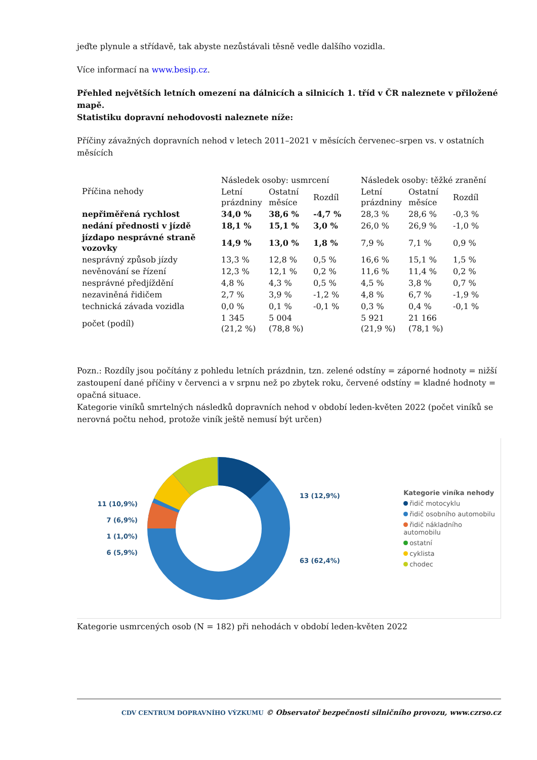jeďte plynule a střídavě, tak abyste nezůstávali těsně vedle dalšího vozidla.
Více informací na www.besip.cz.
Přehled největších letních omezení na dálnicích a silnicích 1. tříd v ČR naleznete v přiložené mapě.
Statistiku dopravní nehodovosti naleznete níže:
Příčiny závažných dopravních nehod v letech 2011–2021 v měsících červenec–srpen vs. v ostatních měsících
| Příčina nehody | Následek osoby: usmrcení | | | Následek osoby: těžké zranění | | |
| --- | --- | --- | --- | --- | --- | --- |
| | Letní prázdniny | Ostatní měsíce | Rozdíl | Letní prázdniny | Ostatní měsíce | Rozdíl |
| nepřiměřená rychlost | 34,0 % | 38,6 % | -4,7 % | 28,3 % | 28,6 % | -0,3 % |
| nedání přednosti v jízdě | 18,1 % | 15,1 % | 3,0 % | 26,0 % | 26,9 % | -1,0 % |
| jízdapo nesprávné straně vozovky | 14,9 % | 13,0 % | 1,8 % | 7,9 % | 7,1 % | 0,9 % |
| nesprávný způsob jízdy | 13,3 % | 12,8 % | 0,5 % | 16,6 % | 15,1 % | 1,5 % |
| nevěnování se řízení | 12,3 % | 12,1 % | 0,2 % | 11,6 % | 11,4 % | 0,2 % |
| nesprávné předjíždění | 4,8 % | 4,3 % | 0,5 % | 4,5 % | 3,8 % | 0,7 % |
| nezaviněná řidičem | 2,7 % | 3,9 % | -1,2 % | 4,8 % | 6,7 % | -1,9 % |
| technická závada vozidla | 0,0 % | 0,1 % | -0,1 % | 0,3 % | 0,4 % | -0,1 % |
| počet (podíl) | 1 345 (21,2 %) | 5 004 (78,8 %) | | 5 921 (21,9 %) | 21 166 (78,1 %) | |
Pozn.: Rozdíly jsou počítány z pohledu letních prázdnin, tzn. zelené odstíny = záporné hodnoty = nižší zastoupení dané příčiny v červenci a v srpnu než po zbytek roku, červené odstíny = kladné hodnoty = opačná situace.
Kategorie viníků smrtelných následků dopravních nehod v období leden-květen 2022 (počet viníků se nerovná počtu nehod, protože viník ještě nemusí být určen)
11 (10,9%)
7 (6,9%)
1 (1,0%)
6 (5,9%)
13 (12,9%)
63 (62,4%)
Kategorie viníka nehody
řidič motocyklu
řidič osobního automobilu
řidič nákladního automobilu
ostatní
cyklista
chodec
Kategorie usmrcených osob (N = 182) při nehodách v období leden-květen 2022
CDV CENTRUM DOPRAVNÍHO VÝZKUMU © Observatoř bezpečnosti silničního provozu, www.czrso.cz